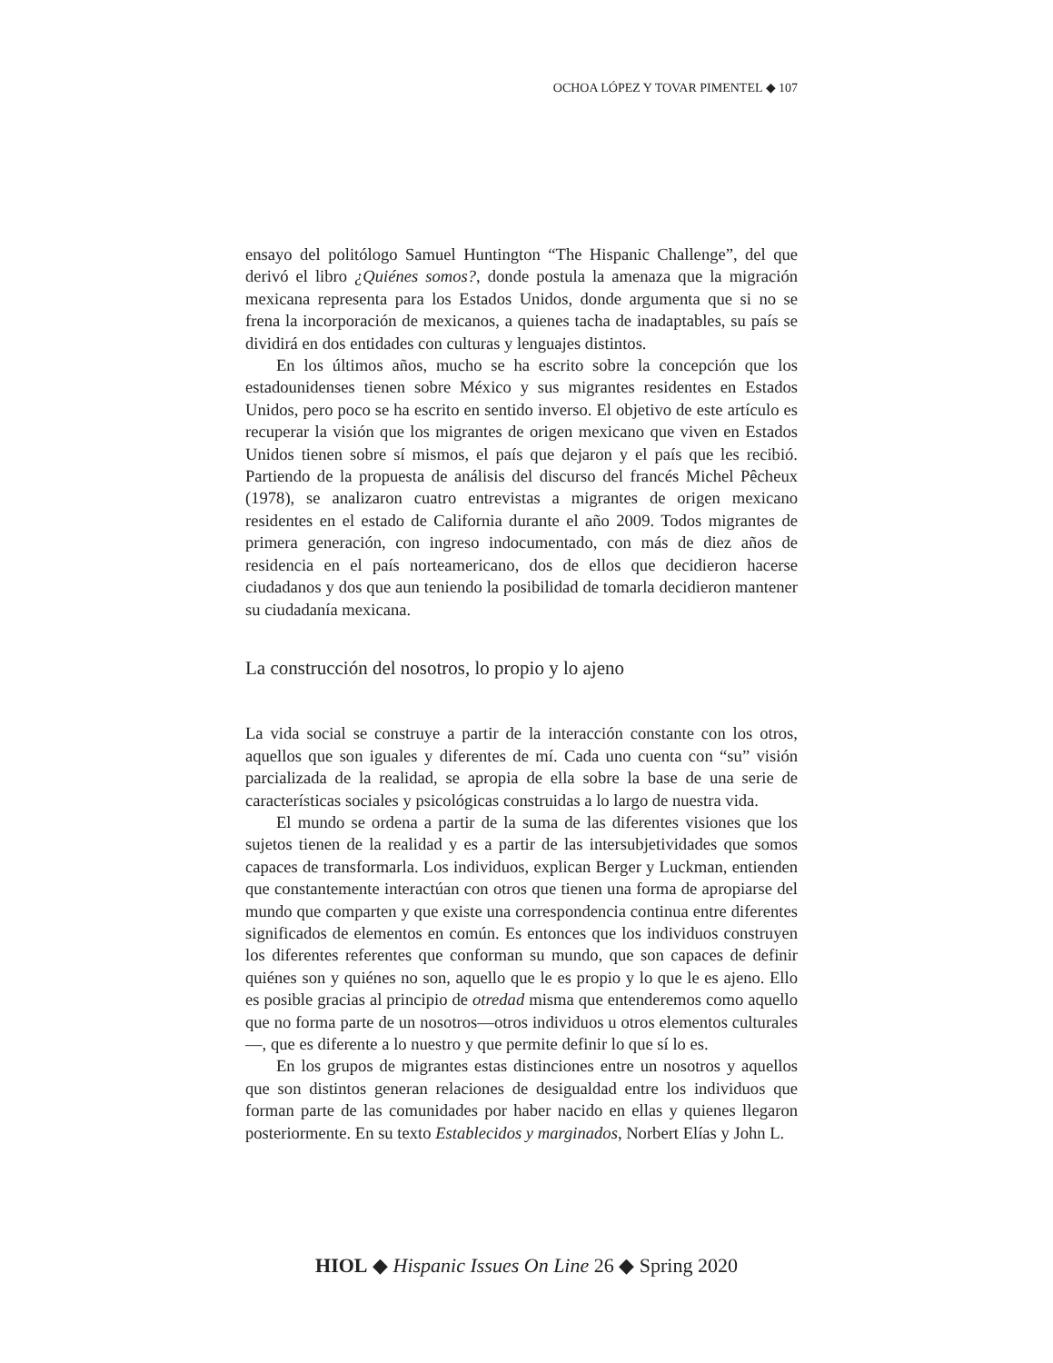OCHOA LÓPEZ Y TOVAR PIMENTEL ◆ 107
ensayo del politólogo Samuel Huntington “The Hispanic Challenge”, del que derivó el libro ¿Quiénes somos?, donde postula la amenaza que la migración mexicana representa para los Estados Unidos, donde argumenta que si no se frena la incorporación de mexicanos, a quienes tacha de inadaptables, su país se dividirá en dos entidades con culturas y lenguajes distintos.
En los últimos años, mucho se ha escrito sobre la concepción que los estadounidenses tienen sobre México y sus migrantes residentes en Estados Unidos, pero poco se ha escrito en sentido inverso. El objetivo de este artículo es recuperar la visión que los migrantes de origen mexicano que viven en Estados Unidos tienen sobre sí mismos, el país que dejaron y el país que les recibió. Partiendo de la propuesta de análisis del discurso del francés Michel Pêcheux (1978), se analizaron cuatro entrevistas a migrantes de origen mexicano residentes en el estado de California durante el año 2009. Todos migrantes de primera generación, con ingreso indocumentado, con más de diez años de residencia en el país norteamericano, dos de ellos que decidieron hacerse ciudadanos y dos que aun teniendo la posibilidad de tomarla decidieron mantener su ciudadanía mexicana.
La construcción del nosotros, lo propio y lo ajeno
La vida social se construye a partir de la interacción constante con los otros, aquellos que son iguales y diferentes de mí. Cada uno cuenta con “su” visión parcializada de la realidad, se apropia de ella sobre la base de una serie de características sociales y psicológicas construidas a lo largo de nuestra vida.
El mundo se ordena a partir de la suma de las diferentes visiones que los sujetos tienen de la realidad y es a partir de las intersubjetividades que somos capaces de transformarla. Los individuos, explican Berger y Luckman, entienden que constantemente interactúan con otros que tienen una forma de apropiarse del mundo que comparten y que existe una correspondencia continua entre diferentes significados de elementos en común. Es entonces que los individuos construyen los diferentes referentes que conforman su mundo, que son capaces de definir quiénes son y quiénes no son, aquello que le es propio y lo que le es ajeno. Ello es posible gracias al principio de otredad misma que entenderemos como aquello que no forma parte de un nosotros—otros individuos u otros elementos culturales—, que es diferente a lo nuestro y que permite definir lo que sí lo es.
En los grupos de migrantes estas distinciones entre un nosotros y aquellos que son distintos generan relaciones de desigualdad entre los individuos que forman parte de las comunidades por haber nacido en ellas y quienes llegaron posteriormente. En su texto Establecidos y marginados, Norbert Elías y John L.
HIOL ◆ Hispanic Issues On Line 26 ◆ Spring 2020